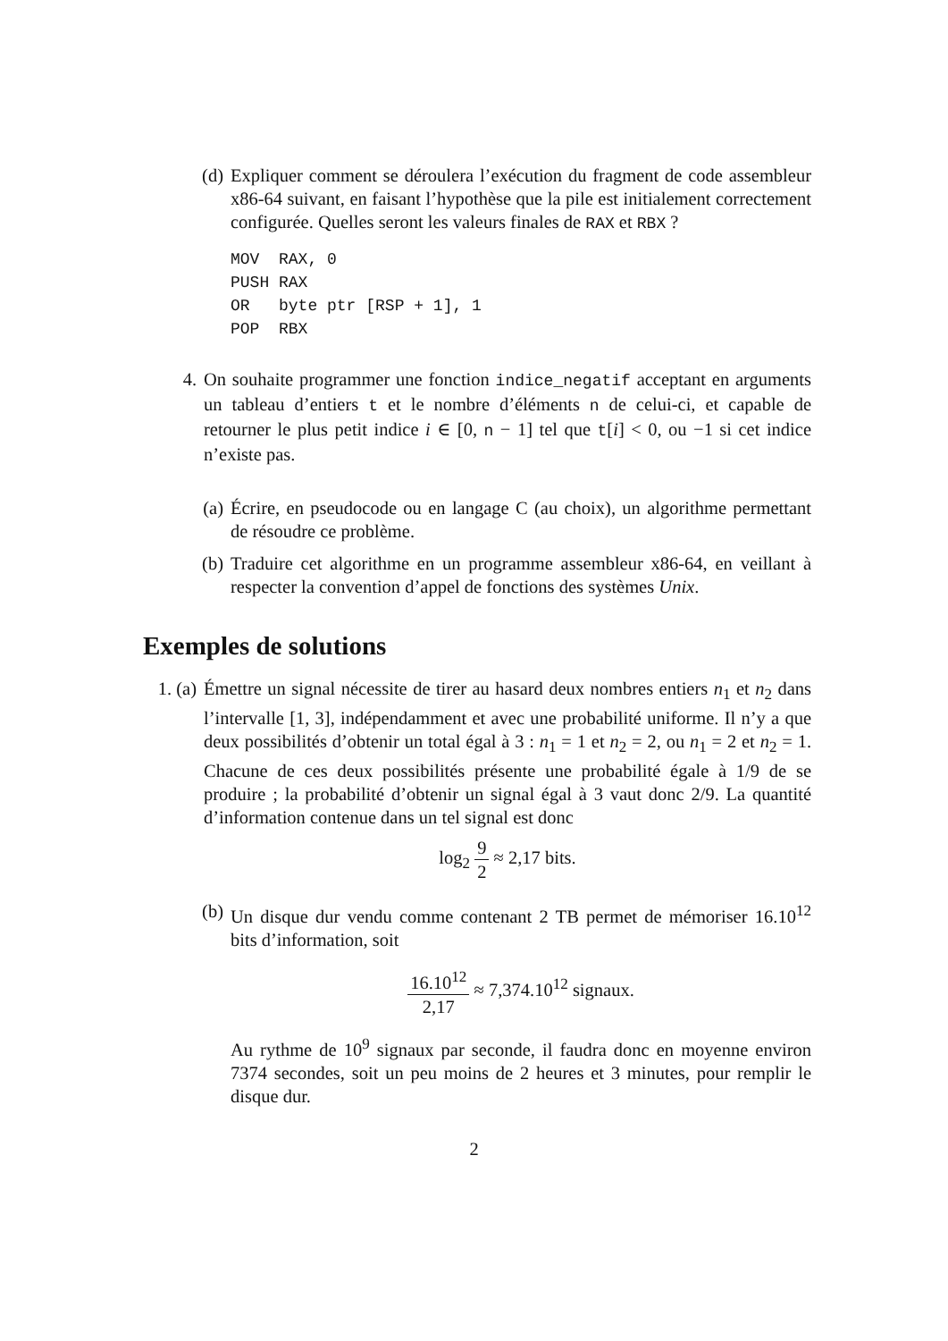(d) Expliquer comment se déroulera l’exécution du fragment de code assembleur x86-64 suivant, en faisant l’hypothèse que la pile est initialement correctement configurée. Quelles seront les valeurs finales de RAX et RBX ?
MOV  RAX, 0
PUSH RAX
OR   byte ptr [RSP + 1], 1
POP  RBX
4. On souhaite programmer une fonction indice_negatif acceptant en arguments un tableau d’entiers t et le nombre d’éléments n de celui-ci, et capable de retourner le plus petit indice i ∈ [0, n − 1] tel que t[i] < 0, ou −1 si cet indice n’existe pas.
(a) Écrire, en pseudocode ou en langage C (au choix), un algorithme permettant de résoudre ce problème.
(b) Traduire cet algorithme en un programme assembleur x86-64, en veillant à respecter la convention d’appel de fonctions des systèmes Unix.
Exemples de solutions
1. (a)
Émettre un signal nécessite de tirer au hasard deux nombres entiers n<sub>1</sub> et n<sub>2</sub> dans l’intervalle [1, 3], indépendamment et avec une probabilité uniforme. Il n’y a que deux possibilités d’obtenir un total égal à 3 : n<sub>1</sub> = 1 et n<sub>2</sub> = 2, ou n<sub>1</sub> = 2 et n<sub>2</sub> = 1. Chacune de ces deux possibilités présente une probabilité égale à 1/9 de se produire ; la probabilité d’obtenir un signal égal à 3 vaut donc 2/9. La quantité d’information contenue dans un tel signal est donc
log<sub>2</sub> 9 2 ≈ 2,17 bits.
(b) Un disque dur vendu comme contenant 2 TB permet de mémoriser 16.10<sup>12</sup> bits d’information, soit
16.10<sup>12</sup> 2,17 ≈ 7,374.10<sup>12</sup> signaux.
Au rythme de 10<sup>9</sup> signaux par seconde, il faudra donc en moyenne environ 7374 secondes, soit un peu moins de 2 heures et 3 minutes, pour remplir le disque dur.
2